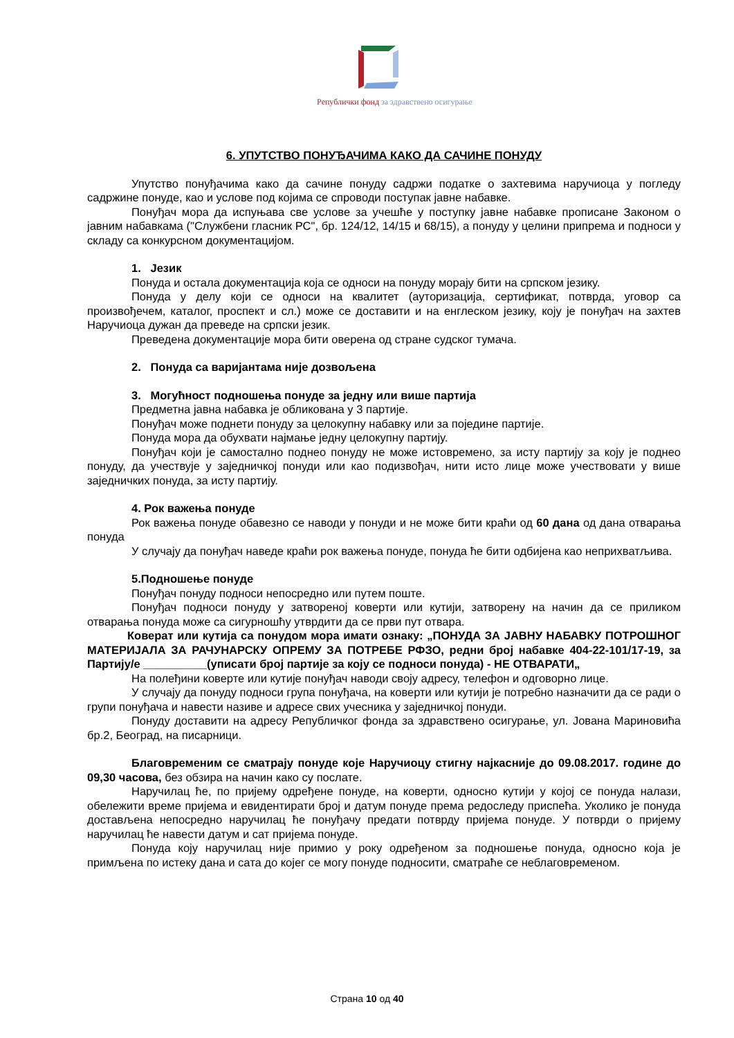Републички фонд за здравствено осигурање
6. УПУТСТВО ПОНУЂАЧИМА КАКО ДА САЧИНЕ ПОНУДУ
Упутство понуђачима како да сачине понуду садржи податке о захтевима наручиоца у погледу садржине понуде, као и услове под којима се спроводи поступак јавне набавке.
Понуђач мора да испуњава све услове за учешће у поступку јавне набавке прописане Законом о јавним набавкама ("Службени гласник РС", бр. 124/12, 14/15 и 68/15), а понуду у целини припрема и подноси у складу са конкурсном документацијом.
1. Језик
Понуда и остала документација која се односи на понуду морају бити на српском језику.
Понуда у делу који се односи на квалитет (ауторизација, сертификат, потврда, уговор са произвођечем, каталог, проспект и сл.) може се доставити и на енглеском језику, коју је понуђач на захтев Наручиоца дужан да преведе на српски језик.
Преведена документације мора бити оверена од стране судског тумача.
2. Понуда са варијантама није дозвољена
3. Могућност подношења понуде за једну или више партија
Предметна јавна набавка је обликована у 3 партије.
Понуђач може поднети понуду за целокупну набавку или за поједине партије.
Понуда мора да обухвати најмање једну целокупну партију.
Понуђач који је самостално поднео понуду не може истовремено, за исту партију за коју је поднео понуду, да учествује у заједничкој понуди или као подизвођач, нити исто лице може учествовати у више заједничких понуда, за исту партију.
4. Рок важења понуде
Рок важења понуде обавезно се наводи у понуди и не може бити краћи од 60 дана од дана отварања понуда
У случају да понуђач наведе краћи рок важења понуде, понуда ће бити одбијена као неприхватљива.
5.Подношење понуде
Понуђач понуду подноси непосредно или путем поште.
Понуђач подноси понуду у затвореној коверти или кутији, затворену на начин да се приликом отварања понуда може са сигурношћу утврдити да се први пут отвара.
Коверат или кутија са понудом мора имати ознаку: „ПОНУДА ЗА ЈАВНУ НАБАВКУ ПОТРОШНОГ МАТЕРИЈАЛА ЗА РАЧУНАРСКУ ОПРЕМУ ЗА ПОТРЕБЕ РФЗО, редни број набавке 404-22-101/17-19, за Партију/е __________(уписати број партије за коју се подноси понуда) - НЕ ОТВАРАТИ„
На полеђини коверте или кутије понуђач наводи своју адресу, телефон и одговорно лице.
У случају да понуду подноси група понуђача, на коверти или кутији је потребно назначити да се ради о групи понуђача и навести називе и адресе свих учесника у заједничкој понуди.
Понуду доставити на адресу Републичког фонда за здравствено осигурање, ул. Јована Мариновића бр.2, Београд, на писарници.
Благовременим се сматрају понуде које Наручиоцу стигну најкасније до 09.08.2017. године до 09,30 часова, без обзира на начин како су послате.
Наручилац ће, по пријему одређене понуде, на коверти, односно кутији у којој се понуда налази, обележити време пријема и евидентирати број и датум понуде према редоследу приспећа. Уколико је понуда достављена непосредно наручилац ће понуђачу предати потврду пријема понуде. У потврди о пријему наручилац ће навести датум и сат пријема понуде.
Понуда коју наручилац није примио у року одређеном за подношење понуда, односно која је примљена по истеку дана и сата до којег се могу понуде подносити, сматраће се неблаговременом.
Страна 10 од 40